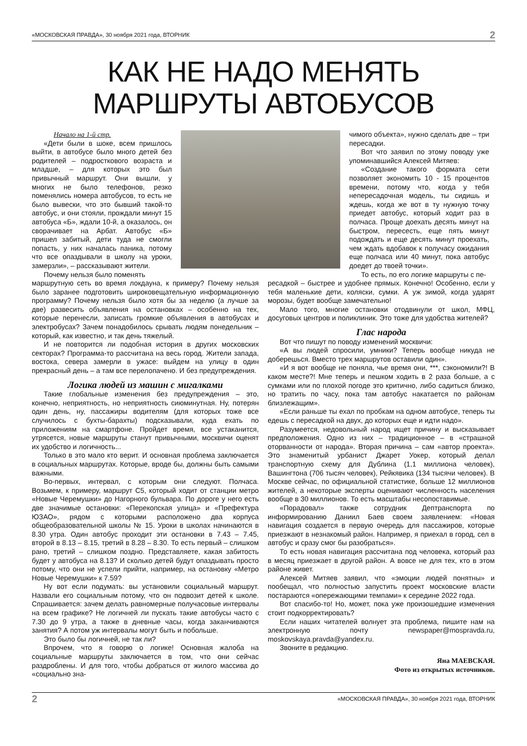«МОСКОВСКАЯ ПРАВДА», 30 ноября 2021 года, ВТОРНИК 2
КАК НЕ НАДО МЕНЯТЬ
МАРШРУТЫ АВТОБУСОВ
Начало на 1-й стр.
«Дети были в шоке, всем пришлось выйти, в автобусе было много детей без родителей – подросткового возраста и младше, – для которых это был привычный маршрут. Они вышли, у многих не было телефонов, резко поменялись номера автобусов, то есть не было вывески, что это бывший такой-то автобус, и они стояли, прождали минут 15 автобуса «Б», ждали 10-й, а оказалось, он сворачивает на Арбат. Автобус «Б» пришел забитый, дети туда не смогли попасть, у них началась паника, потому что все опаздывали в школу на уроки, замерзли», – рассказывают жители.
Почему нельзя было поменять
чимого объекта», нужно сделать две – три пересадки.
Вот что заявил по этому поводу уже упоминавшийся Алексей Митяев:
«Создание такого формата сети позволяет экономить 10 - 15 процентов времени, потому что, когда у тебя непересадочная модель, ты сидишь и ждешь, когда же вот в ту нужную точку приедет автобус, который ходит раз в полчаса. Проще доехать десять минут на быстром, пересесть, еще пять минут подождать и еще десять минут проехать, чем ждать вдобавок к получасу ожидания еще полчаса или 40 минут, пока автобус доедет до твоей точки».
То есть, по его логике маршруты с пе-
маршрутную сеть во время локдауна, к примеру? Почему нельзя было заранее подготовить широковещательную информационную программу? Почему нельзя было хотя бы за неделю (а лучше за две) развесить объявления на остановках – особенно на тех, которые перенесли, записать громкие объявления в автобусах и электробусах? Зачем понадобилось срывать людям понедельник – который, как известно, и так день тяжелый.
И не повторится ли подобная история в других московских секторах? Программа-то рассчитана на весь город. Жители запада, востока, севера замерли в ужасе: выйдем на улицу в один прекрасный день – а там все перелопачено. И без предупреждения.
Логика людей из машин с мигалками
Такие глобальные изменения без предупреждения – это, конечно, неприятность, но неприятность сиюминутная. Ну, потерян один день, ну, пассажиры водителям (для которых тоже все случилось с бухты-барахты) подсказывали, куда ехать по приложениям на смартфоне. Пройдет время, все устаканится, утрясется, новые маршруты станут привычными, москвичи оценят их удобство и логичность...
Только в это мало кто верит. И основная проблема заключается в социальных маршрутах. Которые, вроде бы, должны быть самыми важными.
Во-первых, интервал, с которым они следуют. Полчаса. Возьмем, к примеру, маршрут С5, который ходит от станции метро «Новые Черемушки» до Нагорного бульвара. По дороге у него есть две значимые остановки: «Перекопская улица» и «Префектура ЮЗАО», рядом с которыми расположено два корпуса общеобразовательной школы № 15. Уроки в школах начинаются в 8.30 утра. Один автобус проходит эти остановки в 7.43 – 7.45, второй в 8.13 – 8.15, третий в 8.28 – 8.30. То есть первый – слишком рано, третий – слишком поздно. Представляете, какая забитость будет у автобуса на 8.13? И сколько детей будут опаздывать просто потому, что они не успели прийти, например, на остановку «Метро Новые Черемушки» к 7.59?
Ну вот если подумать: вы установили социальный маршрут. Назвали его социальным потому, что он подвозит детей к школе. Спрашивается: зачем делать равномерные получасовые интервалы на всем графике? Не логичней ли пускать такие автобусы часто с 7.30 до 9 утра, а также в дневные часы, когда заканчиваются занятия? А потом уж интервалы могут быть и побольше.
Это было бы логичней, не так ли?
Впрочем, что я говорю о логике! Основная жалоба на социальные маршруты заключается в том, что они сейчас раздроблены. И для того, чтобы добраться от жилого массива до «социально зна-
ресадкой – быстрее и удобнее прямых. Конечно! Особенно, если у тебя маленькие дети, коляски, сумки. А уж зимой, когда ударят морозы, будет вообще замечательно!
Мало того, многие остановки отодвинули от школ, МФЦ, досуговых центров и поликлиник. Это тоже для удобства жителей?
Глас народа
Вот что пишут по поводу изменений москвичи:
«А вы людей спросили, умники? Теперь вообще никуда не доберешься. Вместо трех маршрутов оставили один».
«И я вот вообще не поняла, чье время они, ***, сэкономили?! В каком месте?! Мне теперь и пешком ходить в 2 раза больше, а с сумками или по плохой погоде это критично, либо садиться близко, но тратить по часу, пока там автобус накатается по районам близлежащим».
«Если раньше ты ехал по пробкам на одном автобусе, теперь ты едешь с пересадкой на двух, до которых еще и идти надо».
Разумеется, недовольный народ ищет причину и высказывает предположения. Одно из них – традиционное – в «страшной оторванности от народа». Вторая причина – сам «автор проекта». Это знаменитый урбанист Джарет Уокер, который делал транспортную схему для Дублина (1,1 миллиона человек), Вашингтона (706 тысяч человек), Рейкявика (134 тысячи человек). В Москве сейчас, по официальной статистике, больше 12 миллионов жителей, а некоторые эксперты оценивают численность населения вообще в 30 миллионов. То есть масштабы несопоставимые.
«Порадовал» также сотрудник Дептранспорта по информированию Даниил Баев своем заявлением: «Новая навигация создается в первую очередь для пассажиров, которые приезжают в незнакомый район. Например, я приехал в город, сел в автобус и сразу смог бы разобраться».
То есть новая навигация рассчитана под человека, который раз в месяц приезжает в другой район. А вовсе не для тех, кто в этом районе живет.
Алексей Митяев заявил, что «эмоции людей понятны» и пообещал, что полностью запустить проект московские власти постараются «опережающими темпами» к середине 2022 года.
Вот спасибо-то! Но, может, пока уже произошедшие изменения стоит подкорректировать?
Если наших читателей волнует эта проблема, пишите нам на электронную почту newspaper@mospravda.ru, moskovskaya.pravda@yandex.ru.
Звоните в редакцию.
Яна МАЕВСКАЯ.
Фото из открытых источников.
2 «МОСКОВСКАЯ ПРАВДА», 30 ноября 2021 года, ВТОРНИК